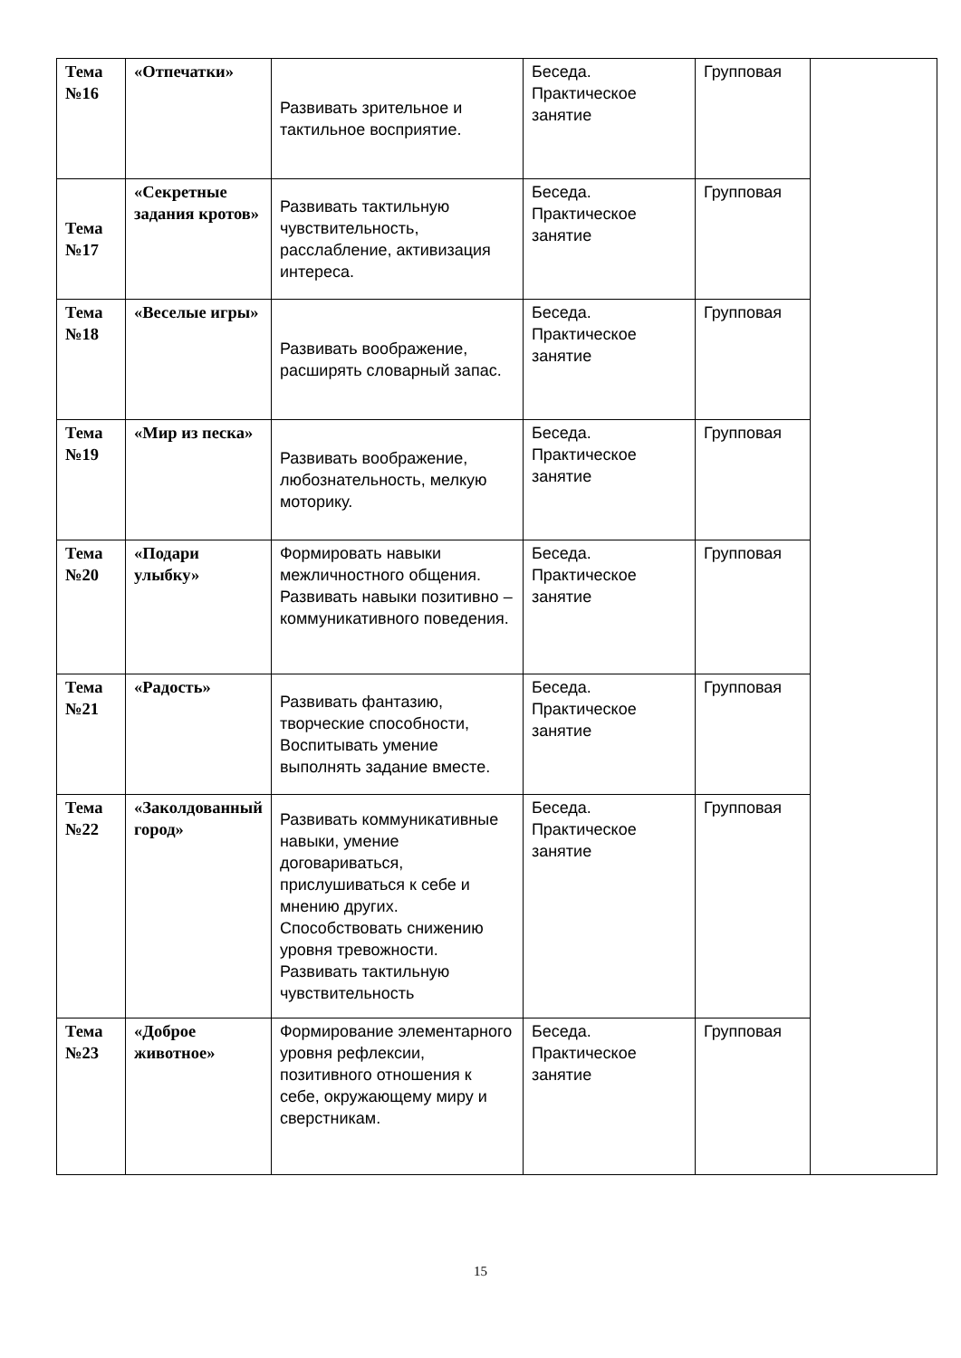| Тема №16 | «Отпечатки» | Развивать зрительное и тактильное восприятие. | Беседа. Практическое занятие | Групповая | |
| Тема №17 | «Секретные задания кротов» | Развивать тактильную чувствительность, расслабление, активизация интереса. | Беседа. Практическое занятие | Групповая | |
| Тема №18 | «Веселые игры» | Развивать воображение, расширять словарный запас. | Беседа. Практическое занятие | Групповая | |
| Тема №19 | «Мир из песка» | Развивать воображение, любознательность, мелкую моторику. | Беседа. Практическое занятие | Групповая | |
| Тема №20 | «Подари улыбку» | Формировать навыки межличностного общения. Развивать навыки позитивно – коммуникативного поведения. | Беседа. Практическое занятие | Групповая | |
| Тема №21 | «Радость» | Развивать фантазию, творческие способности, Воспитывать умение выполнять задание вместе. | Беседа. Практическое занятие | Групповая | |
| Тема №22 | «Заколдованный город» | Развивать коммуникативные навыки, умение договариваться, прислушиваться к себе и мнению других. Способствовать снижению уровня тревожности. Развивать тактильную чувствительность | Беседа. Практическое занятие | Групповая | |
| Тема №23 | «Доброе животное» | Формирование элементарного уровня рефлексии, позитивного отношения к себе, окружающему миру и сверстникам. | Беседа. Практическое занятие | Групповая | |
15